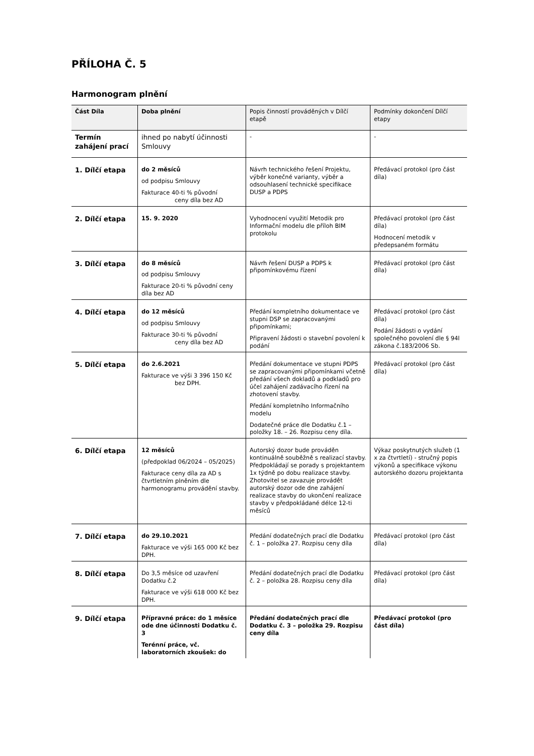PŘÍLOHA Č. 5
Harmonogram plnění
| Část Díla | Doba plnění | Popis činností prováděných v Dílčí etapě | Podmínky dokončení Dílčí etapy |
| --- | --- | --- | --- |
| Termín zahájení prací | ihned po nabytí účinnosti Smlouvy | - | - |
| 1. Dílčí etapa | do 2 měsíců od podpisu Smlouvy Fakturace 40-ti % původní ceny díla bez AD | Návrh technického řešení Projektu, výběr konečné varianty, výběr a odsouhlasení technické specifikace DUSP a PDPS | Předávací protokol (pro část díla) |
| 2. Dílčí etapa | 15. 9. 2020 | Vyhodnocení využití Metodik pro Informační modelu dle příloh BIM protokolu | Předávací protokol (pro část díla) Hodnocení metodik v předepsaném formátu |
| 3. Dílčí etapa | do 8 měsíců od podpisu Smlouvy Fakturace 20-ti % původní ceny díla bez AD | Návrh řešení DUSP a PDPS k připomínkovému řízení | Předávací protokol (pro část díla) |
| 4. Dílčí etapa | do 12 měsíců od podpisu Smlouvy Fakturace 30-ti % původní ceny díla bez AD | Předání kompletního dokumentace ve stupni DSP se zapracovanými připomínkami; Připravení žádosti o stavební povolení k podání | Předávací protokol (pro část díla) Podání žádosti o vydání společného povolení dle § 94l zákona č.183/2006 Sb. |
| 5. Dílčí etapa | do 2.6.2021 Fakturace ve výši 3 396 150 Kč bez DPH. | Předání dokumentace ve stupni PDPS se zapracovanými připomínkami včetně předání všech dokladů a podkladů pro účel zahájení zadávacího řízení na zhotovení stavby. Předání kompletního Informačního modelu Dodatečné práce dle Dodatku č.1 – položky 18. – 26. Rozpisu ceny díla. | Předávací protokol (pro část díla) |
| 6. Dílčí etapa | 12 měsíců (předpoklad 06/2024 – 05/2025) Fakturace ceny díla za AD s čtvrtletním plněním dle harmonogramu provádění stavby. | Autorský dozor bude prováděn kontinuálně souběžně s realizací stavby. Předpokládají se porady s projektantem 1x týdně po dobu realizace stavby. Zhotovitel se zavazuje provádět autorský dozor ode dne zahájení realizace stavby do ukončení realizace stavby v předpokládané délce 12-ti měsíců | Výkaz poskytnutých služeb (1 x za čtvrtletí) - stručný popis výkonů a specifikace výkonu autorského dozoru projektanta |
| 7. Dílčí etapa | do 29.10.2021 Fakturace ve výši 165 000 Kč bez DPH. | Předání dodatečných prací dle Dodatku č. 1 – položka 27. Rozpisu ceny díla | Předávací protokol (pro část díla) |
| 8. Dílčí etapa | Do 3,5 měsíce od uzavření Dodatku č.2 Fakturace ve výši 618 000 Kč bez DPH. | Předání dodatečných prací dle Dodatku č. 2 – položka 28. Rozpisu ceny díla | Předávací protokol (pro část díla) |
| 9. Dílčí etapa | Přípravné práce: do 1 měsíce ode dne účinnosti Dodatku č. 3 Terénní práce, vč. laboratorních zkoušek: do | Předání dodatečných prací dle Dodatku č. 3 – položka 29. Rozpisu ceny díla | Předávací protokol (pro část díla) |